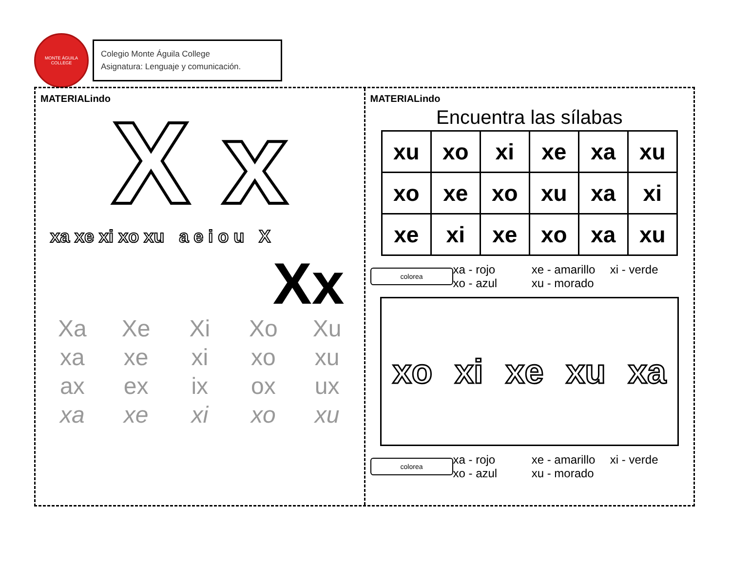MONTE ÁGUILA COLLEGE
Colegio Monte Águila College
Asignatura: Lenguaje y comunicación.
MATERIALindo
X x
xa xe xi xo xu a e i o u X
Xx
Xa Xe Xi Xo Xu xa xe xi xo xu ax ex ix ox ux xa xe xi xo xu
MATERIALindo
Encuentra las sílabas
| xu | xo | xi | xe | xa | xu |
| xo | xe | xo | xu | xa | xi |
| xe | xi | xe | xo | xa | xu |
colorea
xa - rojo xe - amarillo xi - verde xo - azul xu - morado
xo xi xe xu xa
colorea
xa - rojo xe - amarillo xi - verde xo - azul xu - morado